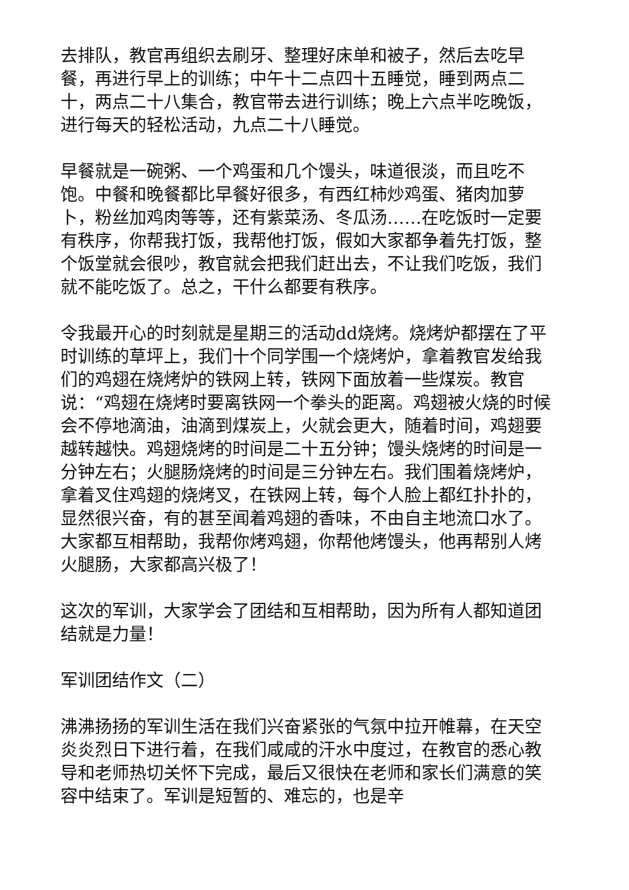去排队，教官再组织去刷牙、整理好床单和被子，然后去吃早餐，再进行早上的训练；中午十二点四十五睡觉，睡到两点二十，两点二十八集合，教官带去进行训练；晚上六点半吃晚饭，进行每天的轻松活动，九点二十八睡觉。
早餐就是一碗粥、一个鸡蛋和几个馒头，味道很淡，而且吃不饱。中餐和晚餐都比早餐好很多，有西红柿炒鸡蛋、猪肉加萝卜，粉丝加鸡肉等等，还有紫菜汤、冬瓜汤……在吃饭时一定要有秩序，你帮我打饭，我帮他打饭，假如大家都争着先打饭，整个饭堂就会很吵，教官就会把我们赶出去，不让我们吃饭，我们就不能吃饭了。总之，干什么都要有秩序。
令我最开心的时刻就是星期三的活动dd烧烤。烧烤炉都摆在了平时训练的草坪上，我们十个同学围一个烧烤炉，拿着教官发给我们的鸡翅在烧烤炉的铁网上转，铁网下面放着一些煤炭。教官说：“鸡翅在烧烤时要离铁网一个拳头的距离。鸡翅被火烧的时候会不停地滴油，油滴到煤炭上，火就会更大，随着时间，鸡翅要越转越快。鸡翅烧烤的时间是二十五分钟；馒头烧烤的时间是一分钟左右；火腿肠烧烤的时间是三分钟左右。我们围着烧烤炉，拿着叉住鸡翅的烧烤叉，在铁网上转，每个人脸上都红扑扑的，显然很兴奋，有的甚至闻着鸡翅的香味，不由自主地流口水了。大家都互相帮助，我帮你烤鸡翅，你帮他烤馒头，他再帮别人烤火腿肠，大家都高兴极了！
这次的军训，大家学会了团结和互相帮助，因为所有人都知道团结就是力量！
军训团结作文（二）
沸沸扬扬的军训生活在我们兴奋紧张的气氛中拉开帷幕，在天空炎炎烈日下进行着，在我们咸咸的汗水中度过，在教官的悉心教导和老师热切关怀下完成，最后又很快在老师和家长们满意的笑容中结束了。军训是短暂的、难忘的，也是辛